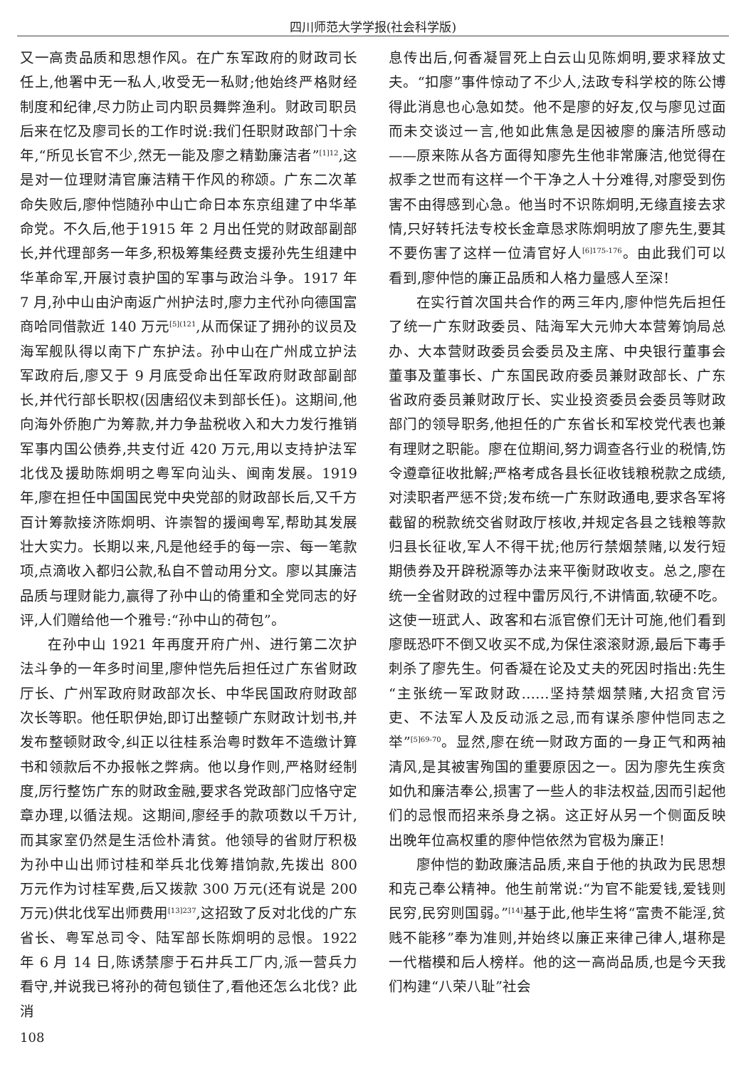四川师范大学学报(社会科学版)
又一高贵品质和思想作风。在广东军政府的财政司长任上,他署中无一私人,收受无一私财;他始终严格财经制度和纪律,尽力防止司内职员舞弊渔利。财政司职员后来在忆及廖司长的工作时说:我们任职财政部门十余年,“所见长官不少,然无一能及廖之精勤廉洁者”<sup>[1]12</sup>,这是对一位理财清官廉洁精干作风的称颂。广东二次革命失败后,廖仲恺随孙中山亡命日本东京组建了中华革命党。不久后,他于1915 年 2 月出任党的财政部副部长,并代理部务一年多,积极筹集经费支援孙先生组建中华革命军,开展讨袁护国的军事与政治斗争。1917 年 7 月,孙中山由沪南返广州护法时,廖力主代孙向德国富商哈同借款近 140 万元<sup>[5](121</sup>,从而保证了拥孙的议员及海军舰队得以南下广东护法。孙中山在广州成立护法军政府后,廖又于 9 月底受命出任军政府财政部副部长,并代行部长职权(因唐绍仪未到部长任)。这期间,他向海外侨胞广为筹款,并力争盐税收入和大力发行推销军事内国公债券,共支付近 420 万元,用以支持护法军北伐及援助陈炯明之粤军向汕头、闽南发展。1919 年,廖在担任中国国民党中央党部的财政部长后,又千方百计筹款接济陈炯明、许崇智的援闽粤军,帮助其发展壮大实力。长期以来,凡是他经手的每一宗、每一笔款项,点滴收入都归公款,私自不曾动用分文。廖以其廉洁品质与理财能力,赢得了孙中山的倚重和全党同志的好评,人们赠给他一个雅号:“孙中山的荷包”。
在孙中山 1921 年再度开府广州、进行第二次护法斗争的一年多时间里,廖仲恺先后担任过广东省财政厅长、广州军政府财政部次长、中华民国政府财政部次长等职。他任职伊始,即订出整顿广东财政计划书,并发布整顿财政令,纠正以往桂系治粤时数年不造缴计算书和领款后不办报帐之弊病。他以身作则,严格财经制度,厉行整饬广东的财政金融,要求各党政部门应恪守定章办理,以循法规。这期间,廖经手的款项数以千万计,而其家室仍然是生活俭朴清贫。他领导的省财厅积极为孙中山出师讨桂和举兵北伐筹措饷款,先拨出 800 万元作为讨桂军费,后又拨款 300 万元(还有说是 200 万元)供北伐军出师费用<sup>[13]237</sup>,这招致了反对北伐的广东省长、粤军总司令、陆军部长陈炯明的忌恨。1922 年 6 月 14 日,陈诱禁廖于石井兵工厂内,派一营兵力看守,并说我已将孙的荷包锁住了,看他还怎么北伐? 此消
息传出后,何香凝冒死上白云山见陈炯明,要求释放丈夫。“扣廖”事件惊动了不少人,法政专科学校的陈公博得此消息也心急如焚。他不是廖的好友,仅与廖见过面而未交谈过一言,他如此焦急是因被廖的廉洁所感动——原来陈从各方面得知廖先生他非常廉洁,他觉得在叔季之世而有这样一个干净之人十分难得,对廖受到伤害不由得感到心急。他当时不识陈炯明,无缘直接去求情,只好转托法专校长金章恳求陈炯明放了廖先生,要其不要伤害了这样一位清官好人<sup>[6]175-176</sup>。由此我们可以看到,廖仲恺的廉正品质和人格力量感人至深!
在实行首次国共合作的两三年内,廖仲恺先后担任了统一广东财政委员、陆海军大元帅大本营筹饷局总办、大本营财政委员会委员及主席、中央银行董事会董事及董事长、广东国民政府委员兼财政部长、广东省政府委员兼财政厅长、实业投资委员会委员等财政部门的领导职务,他担任的广东省长和军校党代表也兼有理财之职能。廖在位期间,努力调查各行业的税情,饬令遵章征收批解;严格考成各县长征收钱粮税款之成绩,对渎职者严惩不贷;发布统一广东财政通电,要求各军将截留的税款统交省财政厅核收,并规定各县之钱粮等款归县长征收,军人不得干扰;他厉行禁烟禁赌,以发行短期债券及开辟税源等办法来平衡财政收支。总之,廖在统一全省财政的过程中雷厉风行,不讲情面,软硬不吃。这使一班武人、政客和右派官僚们无计可施,他们看到廖既恐吓不倒又收买不成,为保住滚滚财源,最后下毒手刺杀了廖先生。何香凝在论及丈夫的死因时指出:先生“主张统一军政财政……坚持禁烟禁赌,大招贪官污吏、不法军人及反动派之忌,而有谋杀廖仲恺同志之举”<sup>[5]69-70</sup>。显然,廖在统一财政方面的一身正气和两袖清风,是其被害殉国的重要原因之一。因为廖先生疾贪如仇和廉洁奉公,损害了一些人的非法权益,因而引起他们的忌恨而招来杀身之祸。这正好从另一个侧面反映出晚年位高权重的廖仲恺依然为官极为廉正!
廖仲恺的勤政廉洁品质,来自于他的执政为民思想和克己奉公精神。他生前常说:“为官不能爱钱,爱钱则民穷,民穷则国弱。”<sup>[14]</sup>基于此,他毕生将“富贵不能淫,贫贱不能移”奉为准则,并始终以廉正来律己律人,堪称是一代楷模和后人榜样。他的这一高尚品质,也是今天我们构建“八荣八耻”社会
108